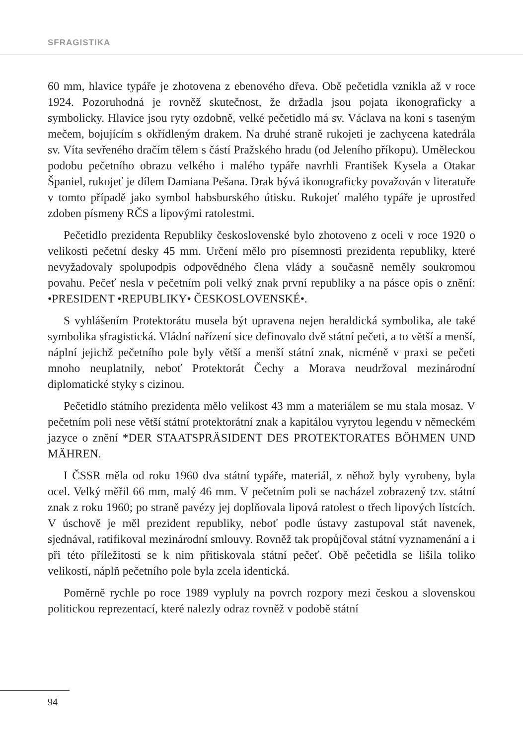SFRAGISTIKA
60 mm, hlavice typáře je zhotovena z ebenového dřeva. Obě pečetidla vznikla až v roce 1924. Pozoruhodná je rovněž skutečnost, že držadla jsou pojata ikonograficky a symbolicky. Hlavice jsou ryty ozdobně, velké pečetidlo má sv. Václava na koni s taseným mečem, bojujícím s okřídleným drakem. Na druhé straně rukojeti je zachycena katedrála sv. Víta sevřeného dračím tělem s částí Pražského hradu (od Jeleního příkopu). Uměleckou podobu pečetního obrazu velkého i malého typáře navrhli František Kysela a Otakar Španiel, rukojeť je dílem Damiana Pešana. Drak bývá ikonograficky považován v literatuře v tomto případě jako symbol habsburského útisku. Rukojeť malého typáře je uprostřed zdoben písmeny RČS a lipovými ratolestmi.
Pečetidlo prezidenta Republiky československé bylo zhotoveno z oceli v roce 1920 o velikosti pečetní desky 45 mm. Určení mělo pro písemnosti prezidenta republiky, které nevyžadovaly spolupodpis odpovědného člena vlády a současně neměly soukromou povahu. Pečeť nesla v pečetním poli velký znak první republiky a na pásce opis o znění: •PRESIDENT •REPUBLIKY• ČESKOSLOVENSKÉ•.
S vyhlášením Protektorátu musela být upravena nejen heraldická symbolika, ale také symbolika sfragistická. Vládní nařízení sice definovalo dvě státní pečeti, a to větší a menší, náplní jejichž pečetního pole byly větší a menší státní znak, nicméně v praxi se pečeti mnoho neuplatnily, neboť Protektorát Čechy a Morava neudržoval mezinárodní diplomatické styky s cizinou.
Pečetidlo státního prezidenta mělo velikost 43 mm a materiálem se mu stala mosaz. V pečetním poli nese větší státní protektorátní znak a kapitálou vyrytou legendu v německém jazyce o znění *DER STAATSPRÄSIDENT DES PROTEKTORATES BÖHMEN UND MÄHREN.
I ČSSR měla od roku 1960 dva státní typáře, materiál, z něhož byly vyrobeny, byla ocel. Velký měřil 66 mm, malý 46 mm. V pečetním poli se nacházel zobrazený tzv. státní znak z roku 1960; po straně pavézy jej doplňovala lipová ratolest o třech lipových lístcích. V úschově je měl prezident republiky, neboť podle ústavy zastupoval stát navenek, sjednával, ratifikoval mezinárodní smlouvy. Rovněž tak propůjčoval státní vyznamenání a i při této příležitosti se k nim přitiskovala státní pečeť. Obě pečetidla se lišila toliko velikostí, náplň pečetního pole byla zcela identická.
Poměrně rychle po roce 1989 vypluly na povrch rozpory mezi českou a slovenskou politickou reprezentací, které nalezly odraz rovněž v podobě státní
94